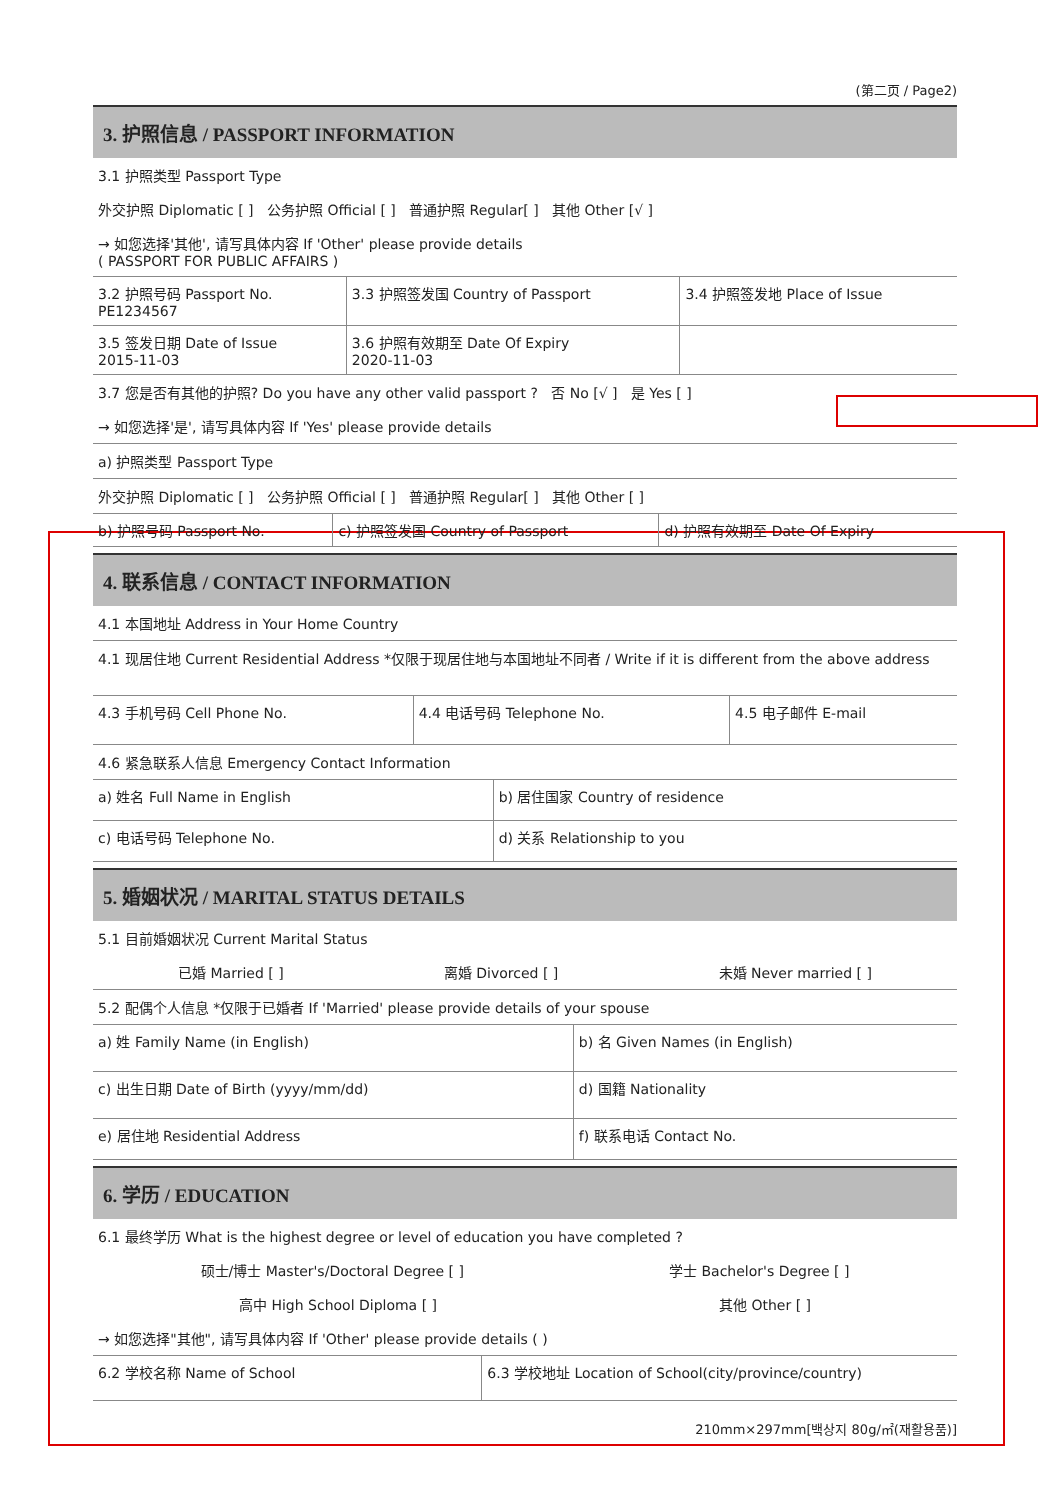(第二页 / Page2)
3. 护照信息 / PASSPORT INFORMATION
3.1 护照类型 Passport Type
外交护照 Diplomatic [ ] 公务护照 Official [ ] 普通护照 Regular[ ] 其他 Other [√ ]
→ 如您选择'其他', 请写具体内容 If 'Other' please provide details
( PASSPORT FOR PUBLIC AFFAIRS )
| 3.2 护照号码 Passport No. PE1234567 | 3.3 护照签发国 Country of Passport | 3.4 护照签发地 Place of Issue |
| 3.5 签发日期 Date of Issue 2015-11-03 | 3.6 护照有效期至 Date Of Expiry 2020-11-03 | |
3.7 您是否有其他的护照? Do you have any other valid passport ? 否 No [√ ] 是 Yes [ ]
→ 如您选择'是', 请写具体内容 If 'Yes' please provide details
a) 护照类型 Passport Type
外交护照 Diplomatic [ ] 公务护照 Official [ ] 普通护照 Regular[ ] 其他 Other [ ]
| b) 护照号码 Passport No. | c) 护照签发国 Country of Passport | d) 护照有效期至 Date Of Expiry |
4. 联系信息 / CONTACT INFORMATION
4.1 本国地址 Address in Your Home Country
4.1 现居住地 Current Residential Address *仅限于现居住地与本国地址不同者 / Write if it is different from the above address
| 4.3 手机号码 Cell Phone No. | 4.4 电话号码 Telephone No. | 4.5 电子邮件 E-mail |
4.6 紧急联系人信息 Emergency Contact Information
| a) 姓名 Full Name in English | b) 居住国家 Country of residence |
| c) 电话号码 Telephone No. | d) 关系 Relationship to you |
5. 婚姻状况 / MARITAL STATUS DETAILS
5.1 目前婚姻状况 Current Marital Status
已婚 Married [ ] 离婚 Divorced [ ] 未婚 Never married [ ]
5.2 配偶个人信息 *仅限于已婚者 If 'Married' please provide details of your spouse
| a) 姓 Family Name (in English) | b) 名 Given Names (in English) |
| c) 出生日期 Date of Birth (yyyy/mm/dd) | d) 国籍 Nationality |
| e) 居住地 Residential Address | f) 联系电话 Contact No. |
6. 学历 / EDUCATION
6.1 最终学历 What is the highest degree or level of education you have completed ?
硕士/博士 Master's/Doctoral Degree [ ] 学士 Bachelor's Degree [ ]
高中 High School Diploma [ ] 其他 Other [ ]
→ 如您选择"其他", 请写具体内容 If 'Other' please provide details ( )
| 6.2 学校名称 Name of School | 6.3 学校地址 Location of School(city/province/country) |
210mm×297mm[백상지 80g/㎡(재활용품)]